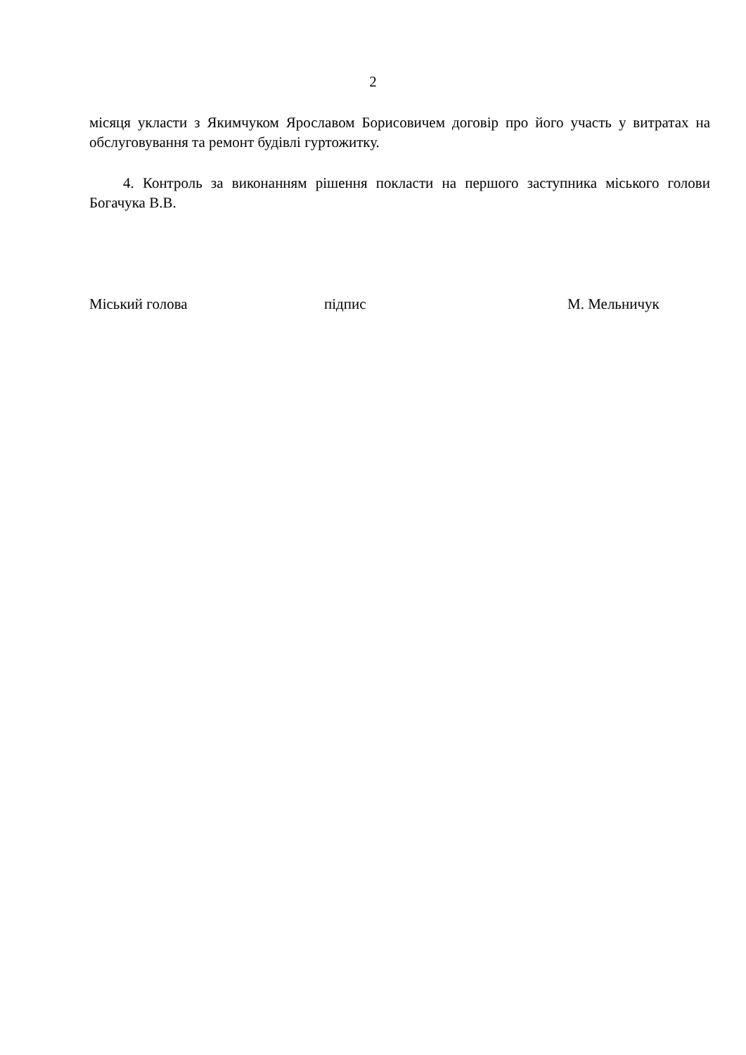2
місяця укласти з Якимчуком Ярославом Борисовичем договір про його участь у витратах на обслуговування та ремонт будівлі гуртожитку.
4. Контроль за виконанням рішення покласти на першого заступника міського голови Богачука В.В.
Міський голова підпис М. Мельничук